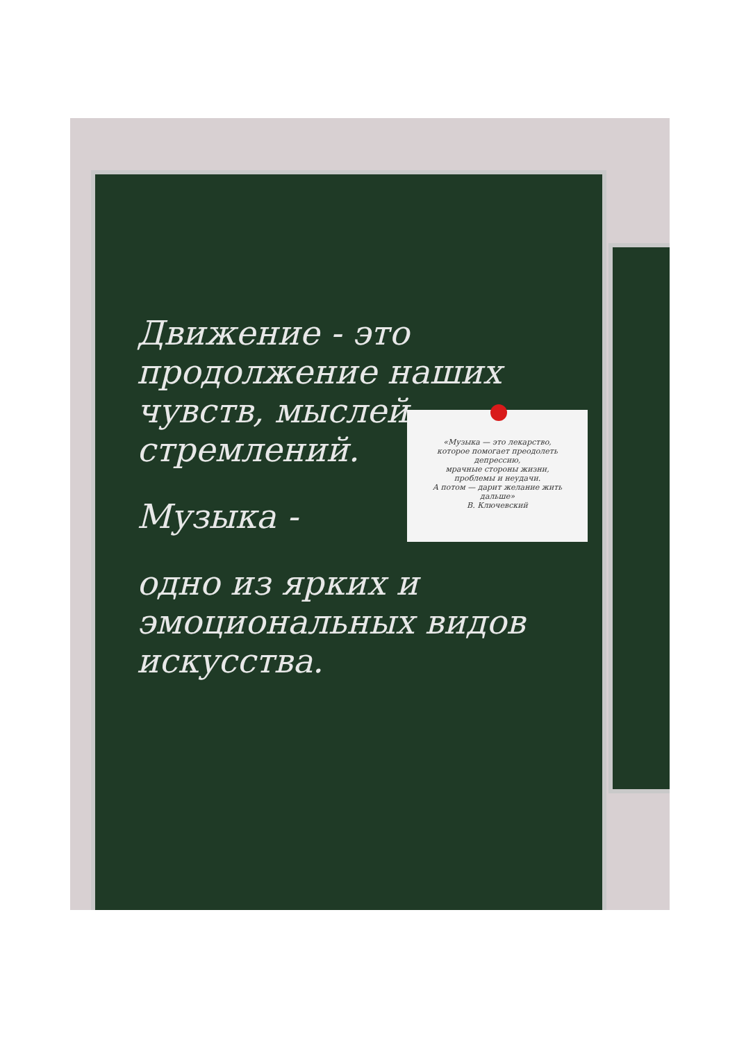Движение - это продолжение наших чувств, мыслей, стремлений.
Музыка -
одно из ярких и эмоциональных видов искусства.
«Музыка — это лекарство,
которое помогает преодолеть
депрессию,
мрачные стороны жизни,
проблемы и неудачи.
А потом — дарит желание жить
дальше»
В. Ключевский